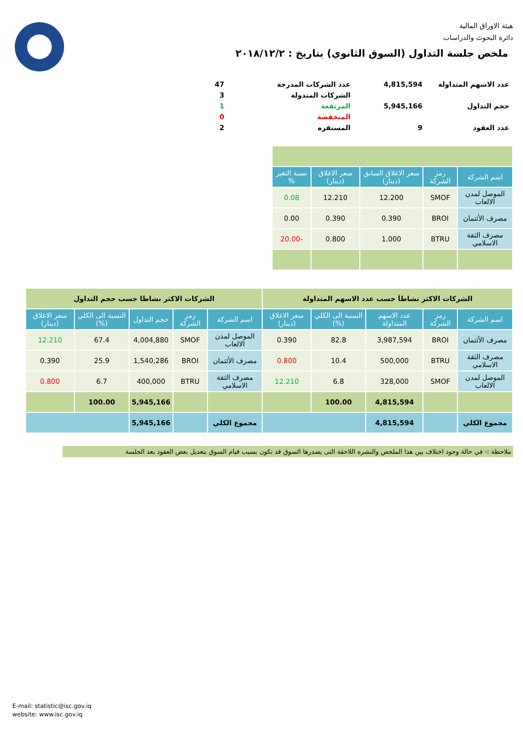هيئة الاوراق المالية
دائرة البحوث والدراسات
ملخص جلسة التداول (السوق الثانوي) بتاريخ : ٢٠١٨/١٢/٢
| عدد الاسهم المتداولة | 4,815,594 | عدد الشركات المدرجة | 47 |
| | | الشركات المتدولة | 3 |
| حجم التداول | 5,945,166 | المرتفعة | 1 |
| | | المنخفضة | 0 |
| عدد العقود | 9 | المستقره | 2 |
| اسم الشركة | رمز الشركة | سعر الاغلاق السابق (دينار) | سعر الاغلاق (دينار) | نسبة التغير % |
| --- | --- | --- | --- | --- |
| الموصل لمدن الالعاب | SMOF | 12.200 | 12.210 | 0.08 |
| مصرف الأئتمان | BROI | 0.390 | 0.390 | 0.00 |
| مصرف الثقة الاسلامي | BTRU | 1.000 | 0.800 | -20.00 |
| الشركات الاكثر نشاطاَ حسب عدد الاسهم المتداولة | | | | | الشركات الاكثر نشاطا حسب حجم التداول | | | | |
| اسم الشركة | رمز الشركة | عدد الاسهم المتداولة | النسبة الى الكلي (%) | سعر الاغلاق (دينار) | اسم الشركة | رمز الشركة | حجم التداول | النسبة الى الكلي (%) | سعر الاغلاق (دينار) |
| مصرف الأئتمان | BROI | 3,987,594 | 82.8 | 0.390 | الموصل لمدن الالعاب | SMOF | 4,004,880 | 67.4 | 12.210 |
| مصرف الثقة الاسلامي | BTRU | 500,000 | 10.4 | 0.800 | مصرف الأئتمان | BROI | 1,540,286 | 25.9 | 0.390 |
| الموصل لمدن الالعاب | SMOF | 328,000 | 6.8 | 12.210 | مصرف الثقة الاسلامي | BTRU | 400,000 | 6.7 | 0.800 |
| | | 4,815,594 | 100.00 | | | | 5,945,166 | 100.00 | |
| مجموع الكلي | | 4,815,594 | | | مجموع الكلي | | 5,945,166 | | |
ملاحظة :- في حالة وجود اختلاف بين هذا الملخص والنشره اللاحقة التى يصدرها السوق قد تكون بسبب قيام السوق بتعديل بعض العقود بعد الجلسة
E-mail: statistic@isc.gov.iq
website: www.isc.gov.iq